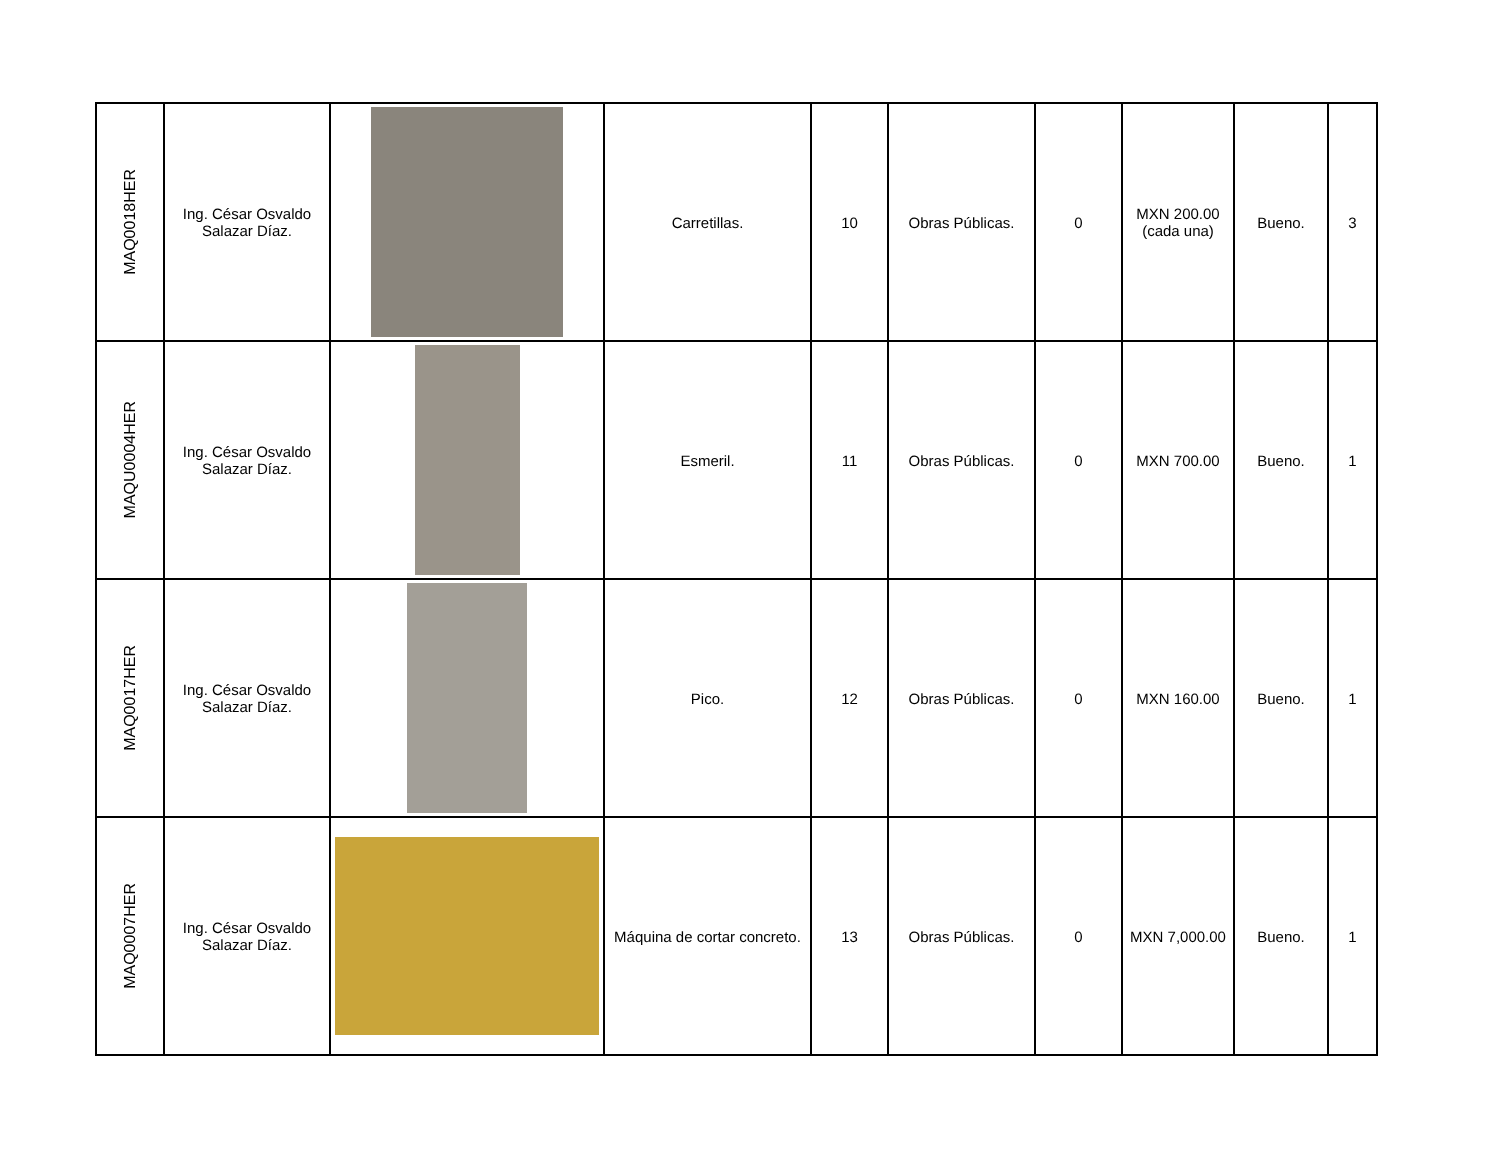| MAQ0018HER | Ing. César Osvaldo Salazar Díaz. | | Carretillas. | 10 | Obras Públicas. | 0 | MXN 200.00 (cada una) | Bueno. | 3 |
| MAQU0004HER | Ing. César Osvaldo Salazar Díaz. | | Esmeril. | 11 | Obras Públicas. | 0 | MXN 700.00 | Bueno. | 1 |
| MAQ0017HER | Ing. César Osvaldo Salazar Díaz. | | Pico. | 12 | Obras Públicas. | 0 | MXN 160.00 | Bueno. | 1 |
| MAQ0007HER | Ing. César Osvaldo Salazar Díaz. | | Máquina de cortar concreto. | 13 | Obras Públicas. | 0 | MXN 7,000.00 | Bueno. | 1 |